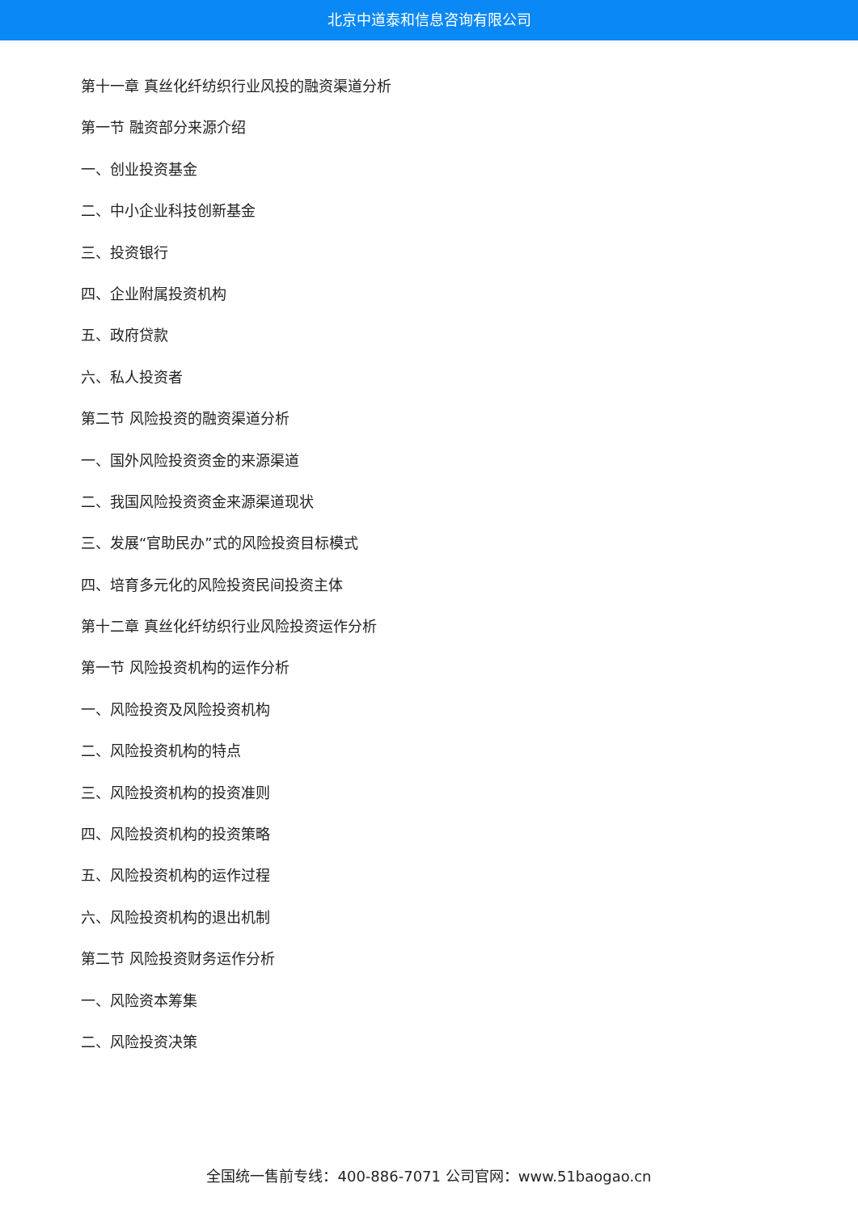北京中道泰和信息咨询有限公司
第十一章 真丝化纤纺织行业风投的融资渠道分析
第一节 融资部分来源介绍
一、创业投资基金
二、中小企业科技创新基金
三、投资银行
四、企业附属投资机构
五、政府贷款
六、私人投资者
第二节 风险投资的融资渠道分析
一、国外风险投资资金的来源渠道
二、我国风险投资资金来源渠道现状
三、发展“官助民办”式的风险投资目标模式
四、培育多元化的风险投资民间投资主体
第十二章 真丝化纤纺织行业风险投资运作分析
第一节 风险投资机构的运作分析
一、风险投资及风险投资机构
二、风险投资机构的特点
三、风险投资机构的投资准则
四、风险投资机构的投资策略
五、风险投资机构的运作过程
六、风险投资机构的退出机制
第二节 风险投资财务运作分析
一、风险资本筹集
二、风险投资决策
全国统一售前专线：400-886-7071 公司官网：www.51baogao.cn